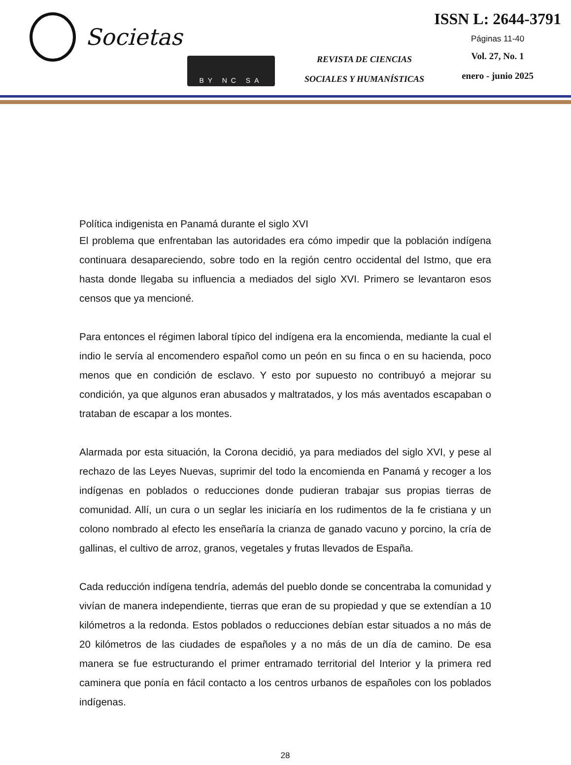Societas
BY NC SA
REVISTA DE CIENCIAS
SOCIALES Y HUMANÍSTICAS
ISSN L: 2644-3791
Páginas 11-40
Vol. 27, No. 1
enero - junio 2025
Política indigenista en Panamá durante el siglo XVI
El problema que enfrentaban las autoridades era cómo impedir que la población indígena continuara desapareciendo, sobre todo en la región centro occidental del Istmo, que era hasta donde llegaba su influencia a mediados del siglo XVI. Primero se levantaron esos censos que ya mencioné.
Para entonces el régimen laboral típico del indígena era la encomienda, mediante la cual el indio le servía al encomendero español como un peón en su finca o en su hacienda, poco menos que en condición de esclavo. Y esto por supuesto no contribuyó a mejorar su condición, ya que algunos eran abusados y maltratados, y los más aventados escapaban o trataban de escapar a los montes.
Alarmada por esta situación, la Corona decidió, ya para mediados del siglo XVI, y pese al rechazo de las Leyes Nuevas, suprimir del todo la encomienda en Panamá y recoger a los indígenas en poblados o reducciones donde pudieran trabajar sus propias tierras de comunidad. Allí, un cura o un seglar les iniciaría en los rudimentos de la fe cristiana y un colono nombrado al efecto les enseñaría la crianza de ganado vacuno y porcino, la cría de gallinas, el cultivo de arroz, granos, vegetales y frutas llevados de España.
Cada reducción indígena tendría, además del pueblo donde se concentraba la comunidad y vivían de manera independiente, tierras que eran de su propiedad y que se extendían a 10 kilómetros a la redonda. Estos poblados o reducciones debían estar situados a no más de 20 kilómetros de las ciudades de españoles y a no más de un día de camino. De esa manera se fue estructurando el primer entramado territorial del Interior y la primera red caminera que ponía en fácil contacto a los centros urbanos de españoles con los poblados indígenas.
28